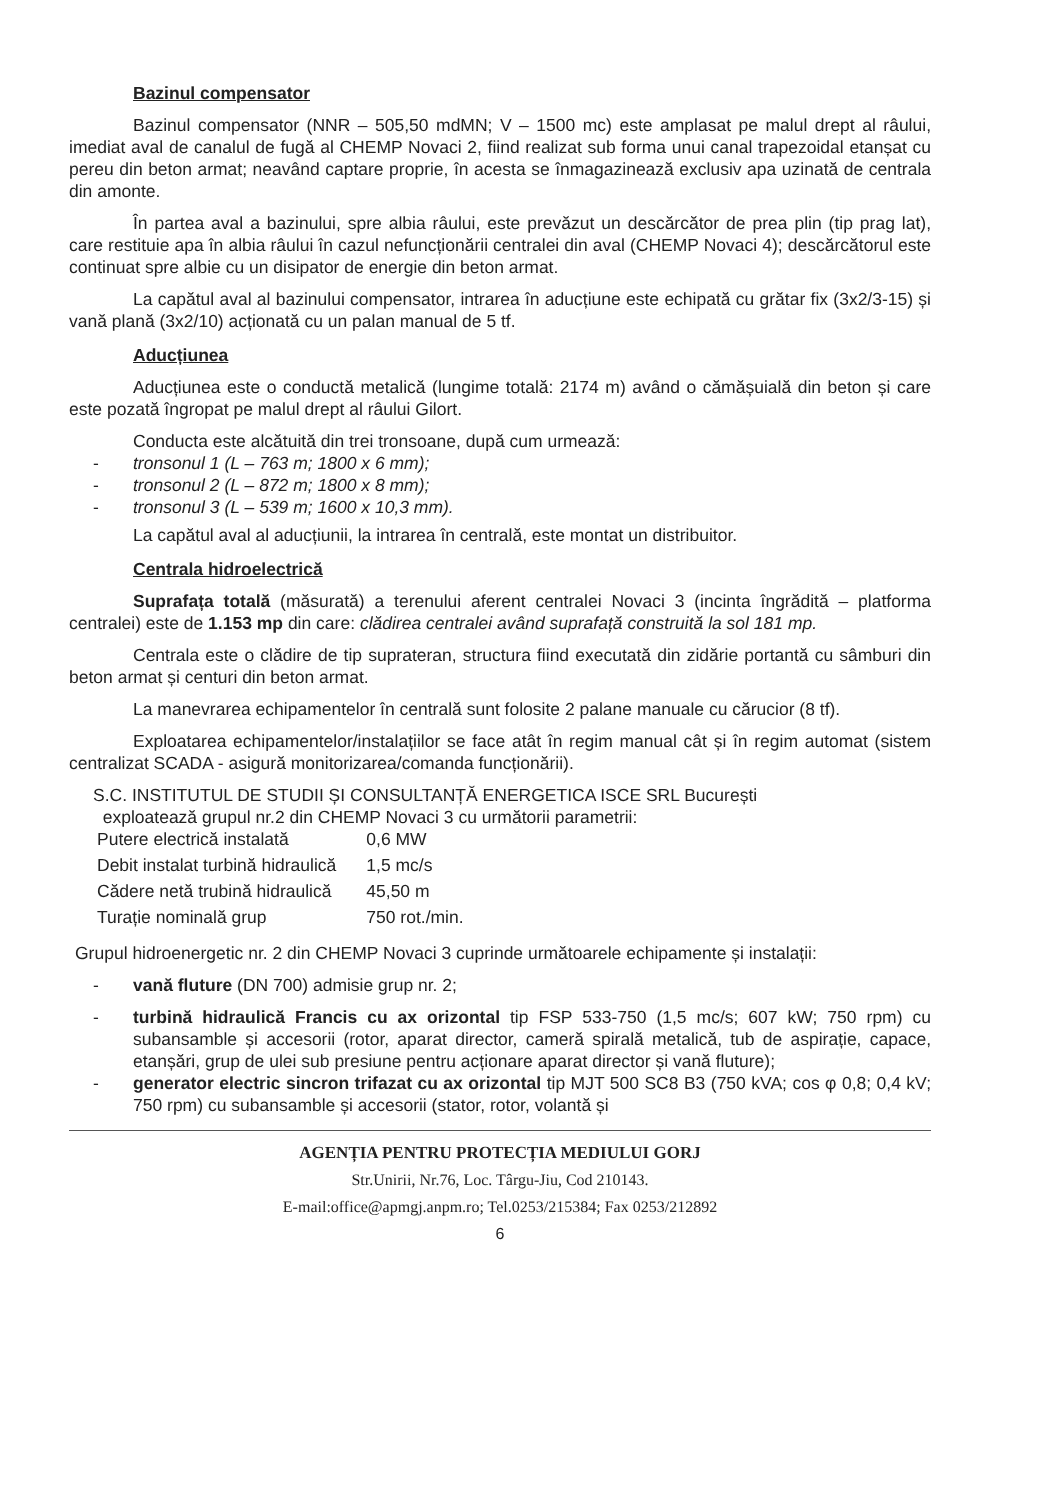Bazinul compensator
Bazinul compensator (NNR – 505,50 mdMN; V – 1500 mc) este amplasat pe malul drept al râului, imediat aval de canalul de fugă al CHEMP Novaci 2, fiind realizat sub forma unui canal trapezoidal etanșat cu pereu din beton armat; neavând captare proprie, în acesta se înmagazinează exclusiv apa uzinată de centrala din amonte.
În partea aval a bazinului, spre albia râului, este prevăzut un descărcător de prea plin (tip prag lat), care restituie apa în albia râului în cazul nefuncționării centralei din aval (CHEMP Novaci 4); descărcătorul este continuat spre albie cu un disipator de energie din beton armat.
La capătul aval al bazinului compensator, intrarea în aducțiune este echipată cu grătar fix (3x2/3-15) și vană plană (3x2/10) acționată cu un palan manual de 5 tf.
Aducțiunea
Aducțiunea este o conductă metalică (lungime totală: 2174 m) având o cămășuială din beton și care este pozată îngropat pe malul drept al râului Gilort.
Conducta este alcătuită din trei tronsoane, după cum urmează:
- tronsonul 1 (L – 763 m; 1800 x 6 mm);
- tronsonul 2 (L – 872 m; 1800 x 8 mm);
- tronsonul 3 (L – 539 m; 1600 x 10,3 mm).
La capătul aval al aducțiunii, la intrarea în centrală, este montat un distribuitor.
Centrala hidroelectrică
Suprafața totală (măsurată) a terenului aferent centralei Novaci 3 (incinta îngrădită – platforma centralei) este de 1.153 mp din care: clădirea centralei având suprafață construită la sol 181 mp.
Centrala este o clădire de tip suprateran, structura fiind executată din zidărie portantă cu sâmburi din beton armat și centuri din beton armat.
La manevrarea echipamentelor în centrală sunt folosite 2 palane manuale cu cărucior (8 tf).
Exploatarea echipamentelor/instalațiilor se face atât în regim manual cât și în regim automat (sistem centralizat SCADA - asigură monitorizarea/comanda funcționării).
S.C. INSTITUTUL DE STUDII ȘI CONSULTANȚĂ ENERGETICA ISCE SRL București
exploatează grupul nr.2 din CHEMP Novaci 3 cu următorii parametrii:
| Putere electrică instalată | 0,6 MW |
| Debit instalat turbină hidraulică | 1,5 mc/s |
| Cădere netă trubină hidraulică | 45,50 m |
| Turație nominală grup | 750 rot./min. |
Grupul hidroenergetic nr. 2 din CHEMP Novaci 3 cuprinde următoarele echipamente și instalații:
- vană fluture (DN 700) admisie grup nr. 2;
- turbină hidraulică Francis cu ax orizontal tip FSP 533-750 (1,5 mc/s; 607 kW; 750 rpm) cu subansamble și accesorii (rotor, aparat director, cameră spirală metalică, tub de aspirație, capace, etanșări, grup de ulei sub presiune pentru acționare aparat director și vană fluture);
- generator electric sincron trifazat cu ax orizontal tip MJT 500 SC8 B3 (750 kVA; cos φ 0,8; 0,4 kV; 750 rpm) cu subansamble și accesorii (stator, rotor, volantă și
AGENȚIA PENTRU PROTECȚIA MEDIULUI GORJ
Str.Unirii, Nr.76, Loc. Târgu-Jiu, Cod 210143.
E-mail:office@apmgj.anpm.ro; Tel.0253/215384; Fax 0253/212892
6